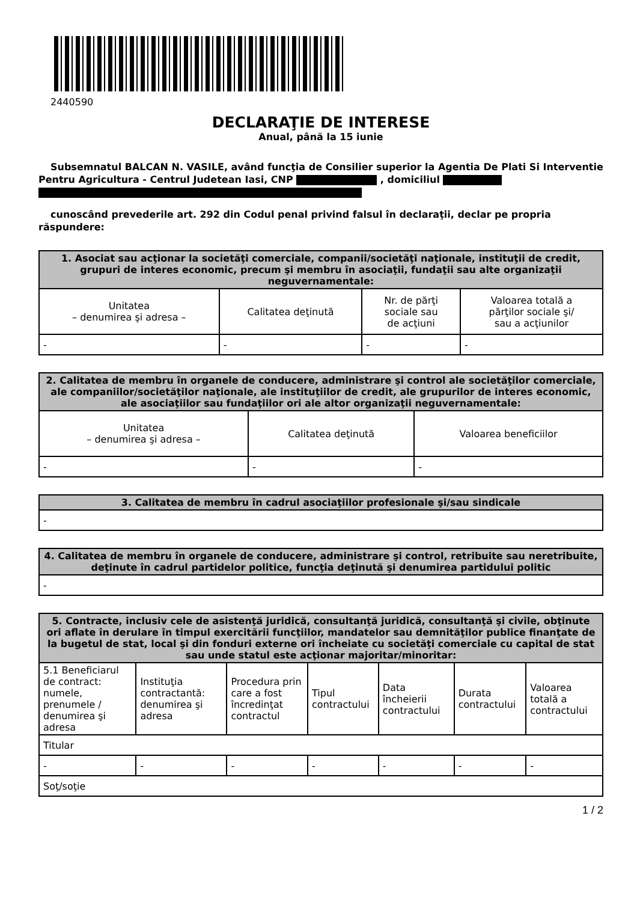2440590
DECLARAŢIE DE INTERESE
Anual, până la 15 iunie
Subsemnatul BALCAN N. VASILE, având funcţia de Consilier superior la Agentia De Plati Si Interventie Pentru Agricultura - Centrul Judetean Iasi, CNP , domiciliul
cunoscând prevederile art. 292 din Codul penal privind falsul în declaraţii, declar pe propria răspundere:
| 1. Asociat sau acţionar la societăţi comerciale, companii/societăţi naţionale, instituţii de credit, grupuri de interes economic, precum şi membru în asociaţii, fundaţii sau alte organizaţii neguvernamentale: | | | |
| --- | --- | --- | --- |
| Unitatea – denumirea şi adresa – | Calitatea deţinută | Nr. de părţi sociale sau de acţiuni | Valoarea totală a părţilor sociale şi/ sau a acţiunilor |
| - | - | - | - |
| 2. Calitatea de membru în organele de conducere, administrare şi control ale societăţilor comerciale, ale companiilor/societăţilor naţionale, ale instituţiilor de credit, ale grupurilor de interes economic, ale asociaţiilor sau fundaţiilor ori ale altor organizaţii neguvernamentale: | | |
| --- | --- | --- |
| Unitatea – denumirea şi adresa – | Calitatea deţinută | Valoarea beneficiilor |
| - | - | - |
| 3. Calitatea de membru în cadrul asociaţiilor profesionale şi/sau sindicale |
| --- |
| - |
| 4. Calitatea de membru în organele de conducere, administrare şi control, retribuite sau neretribuite, deţinute în cadrul partidelor politice, funcţia deţinută şi denumirea partidului politic |
| --- |
| - |
| 5. Contracte, inclusiv cele de asistenţă juridică, consultanţă juridică, consultanţă şi civile, obţinute ori aflate în derulare în timpul exercitării funcţiilor, mandatelor sau demnităţilor publice finanţate de la bugetul de stat, local şi din fonduri externe ori încheiate cu societăţi comerciale cu capital de stat sau unde statul este acţionar majoritar/minoritar: | | | | | | |
| --- | --- | --- | --- | --- | --- | --- |
| 5.1 Beneficiarul de contract: numele, prenumele / denumirea şi adresa | Instituţia contractantă: denumirea şi adresa | Procedura prin care a fost încredinţat contractul | Tipul contractului | Data încheierii contractului | Durata contractului | Valoarea totală a contractului |
| Titular | | | | | | |
| - | - | - | - | - | - | - |
| Soţ/soţie | | | | | | |
1 / 2